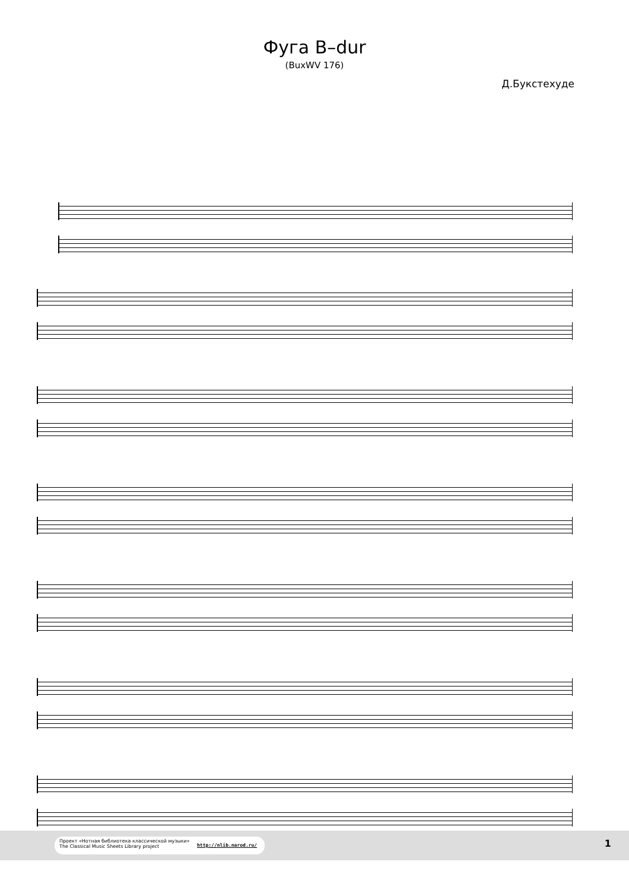Фуга B–dur
(BuxWV 176)
Д.Букстехуде
Проект «Нотная библиотека классической музыки»
The Classical Music Sheets Library project
http://nlib.narod.ru/
1